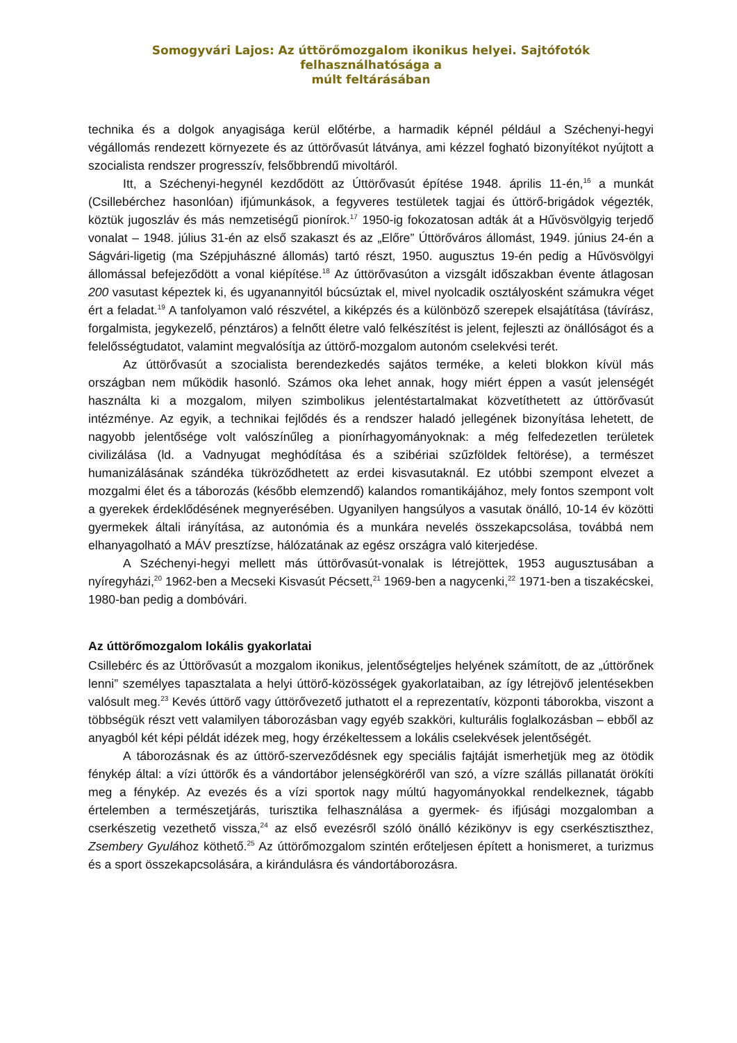Somogyvári Lajos: Az úttörőmozgalom ikonikus helyei. Sajtófotók felhasználhatósága a
múlt feltárásában
technika és a dolgok anyagisága kerül előtérbe, a harmadik képnél például a Széchenyi-hegyi végállomás rendezett környezete és az úttörővasút látványa, ami kézzel fogható bizonyítékot nyújtott a szocialista rendszer progresszív, felsőbbrendű mivoltáról.
Itt, a Széchenyi-hegynél kezdődött az Úttörővasút építése 1948. április 11-én,<sup>16</sup> a munkát (Csillebérchez hasonlóan) ifjúmunkások, a fegyveres testületek tagjai és úttörő-brigádok végezték, köztük jugoszláv és más nemzetiségű pionírok.<sup>17</sup> 1950-ig fokozatosan adták át a Hűvösvölgyig terjedő vonalat – 1948. július 31-én az első szakaszt és az „Előre” Úttörőváros állomást, 1949. június 24-én a Ságvári-ligetig (ma Szépjuhászné állomás) tartó részt, 1950. augusztus 19-én pedig a Hűvösvölgyi állomással befejeződött a vonal kiépítése.<sup>18</sup> Az úttörővasúton a vizsgált időszakban évente átlagosan 200 vasutast képeztek ki, és ugyanannyitól búcsúztak el, mivel nyolcadik osztályosként számukra véget ért a feladat.<sup>19</sup> A tanfolyamon való részvétel, a kiképzés és a különböző szerepek elsajátítása (távírász, forgalmista, jegykezelő, pénztáros) a felnőtt életre való felkészítést is jelent, fejleszti az önállóságot és a felelősségtudatot, valamint megvalósítja az úttörő-mozgalom autonóm cselekvési terét.
Az úttörővasút a szocialista berendezkedés sajátos terméke, a keleti blokkon kívül más országban nem működik hasonló. Számos oka lehet annak, hogy miért éppen a vasút jelenségét használta ki a mozgalom, milyen szimbolikus jelentéstartalmakat közvetíthetett az úttörővasút intézménye. Az egyik, a technikai fejlődés és a rendszer haladó jellegének bizonyítása lehetett, de nagyobb jelentősége volt valószínűleg a pionírhagyományoknak: a még felfedezetlen területek civilizálása (ld. a Vadnyugat meghódítása és a szibériai szűzföldek feltörése), a természet humanizálásának szándéka tükröződhetett az erdei kisvasutaknál. Ez utóbbi szempont elvezet a mozgalmi élet és a táborozás (később elemzendő) kalandos romantikájához, mely fontos szempont volt a gyerekek érdeklődésének megnyerésében. Ugyanilyen hangsúlyos a vasutak önálló, 10-14 év közötti gyermekek általi irányítása, az autonómia és a munkára nevelés összekapcsolása, továbbá nem elhanyagolható a MÁV presztízse, hálózatának az egész országra való kiterjedése.
A Széchenyi-hegyi mellett más úttörővasút-vonalak is létrejöttek, 1953 augusztusában a nyíregyházi,<sup>20</sup> 1962-ben a Mecseki Kisvasút Pécsett,<sup>21</sup> 1969-ben a nagycenki,<sup>22</sup> 1971-ben a tiszakécskei, 1980-ban pedig a dombóvári.
Az úttörőmozgalom lokális gyakorlatai
Csillebérc és az Úttörővasút a mozgalom ikonikus, jelentőségteljes helyének számított, de az „úttörőnek lenni” személyes tapasztalata a helyi úttörő-közösségek gyakorlataiban, az így létrejövő jelentésekben valósult meg.<sup>23</sup> Kevés úttörő vagy úttörővezető juthatott el a reprezentatív, központi táborokba, viszont a többségük részt vett valamilyen táborozásban vagy egyéb szakköri, kulturális foglalkozásban – ebből az anyagból két képi példát idézek meg, hogy érzékeltessem a lokális cselekvések jelentőségét.
A táborozásnak és az úttörő-szerveződésnek egy speciális fajtáját ismerhetjük meg az ötödik fénykép által: a vízi úttörők és a vándortábor jelenségköréről van szó, a vízre szállás pillanatát örökíti meg a fénykép. Az evezés és a vízi sportok nagy múltú hagyományokkal rendelkeznek, tágabb értelemben a természetjárás, turisztika felhasználása a gyermek- és ifjúsági mozgalomban a cserkészetig vezethető vissza,<sup>24</sup> az első evezésről szóló önálló kézikönyv is egy cserkésztiszthez, Zsembery Gyulához köthető.<sup>25</sup> Az úttörőmozgalom szintén erőteljesen épített a honismeret, a turizmus és a sport összekapcsolására, a kirándulásra és vándortáborozásra.